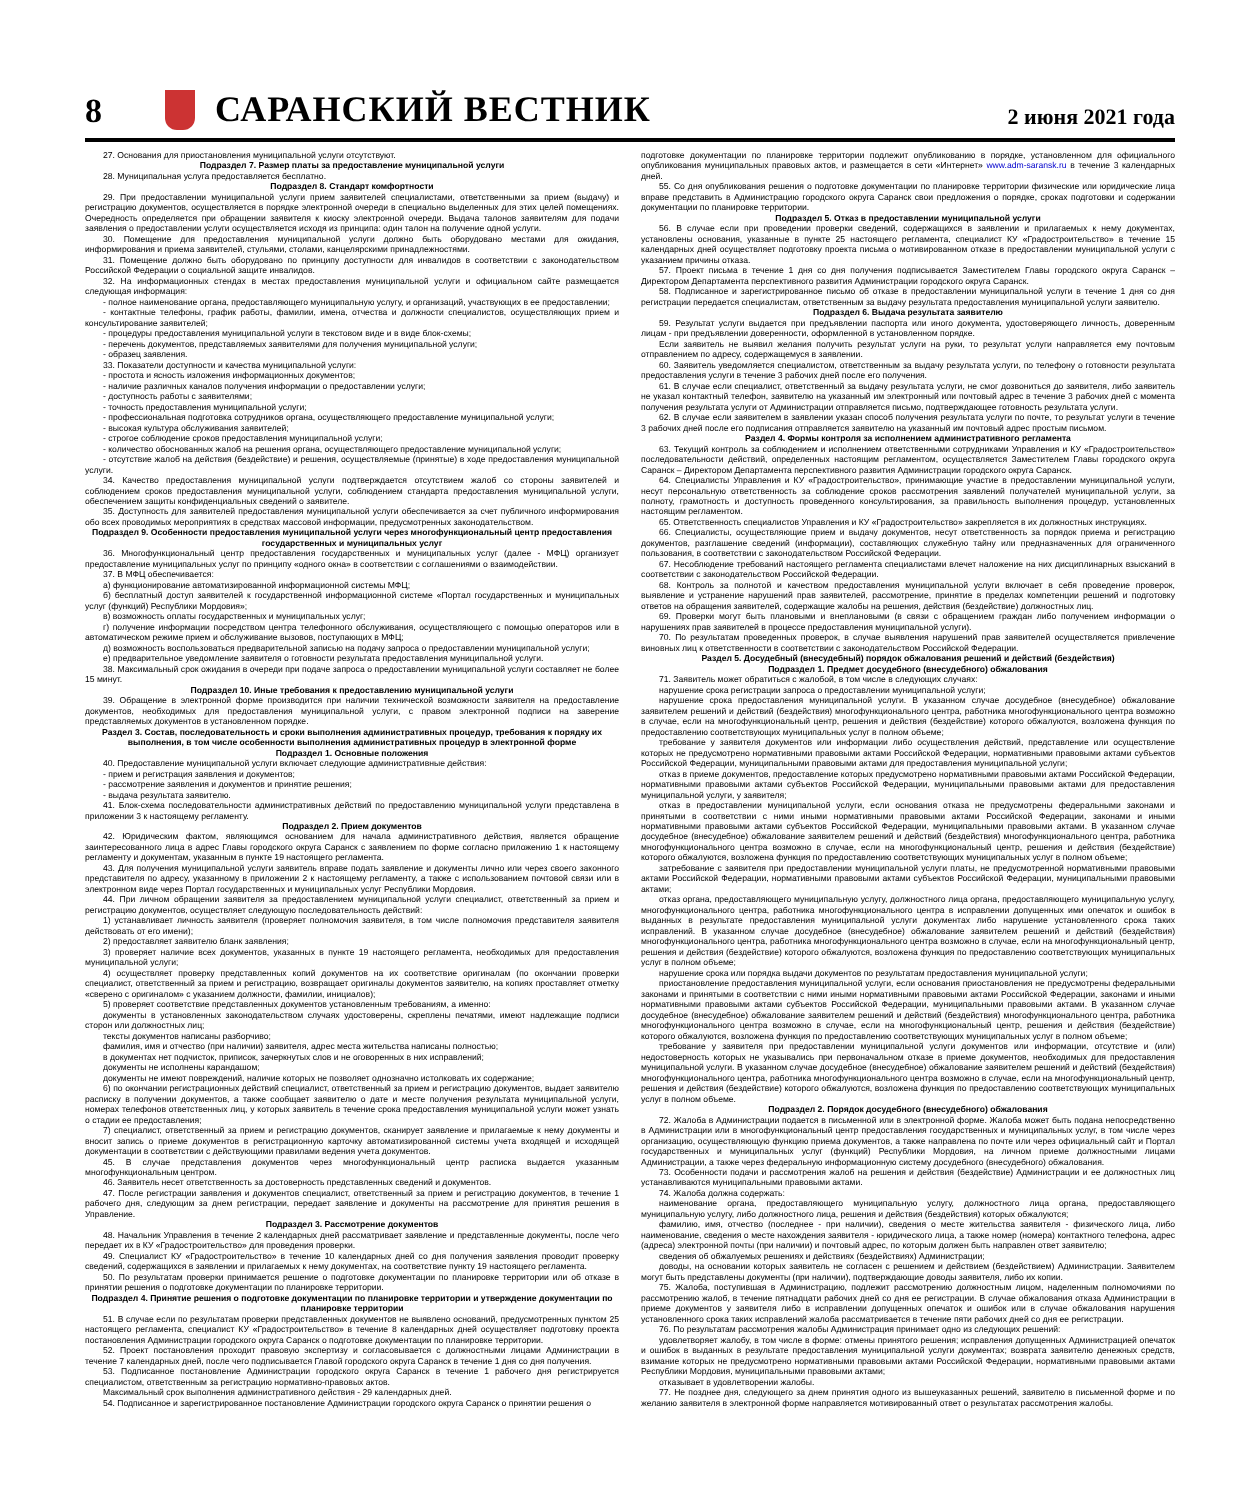8
САРАНСКИЙ ВЕСТНИК
2 июня 2021 года
27. Основания для приостановления муниципальной услуги отсутствуют.
Подраздел 7. Размер платы за предоставление муниципальной услуги
28. Муниципальная услуга предоставляется бесплатно.
Подраздел 8. Стандарт комфортности
29. При предоставлении муниципальной услуги прием заявителей специалистами, ответственными за прием (выдачу) и регистрацию документов, осуществляется в порядке электронной очереди в специально выделенных для этих целей помещениях. Очередность определяется при обращении заявителя к киоску электронной очереди. Выдача талонов заявителям для подачи заявления о предоставлении услуги осуществляется исходя из принципа: один талон на получение одной услуги.
30. Помещение для предоставления муниципальной услуги должно быть оборудовано местами для ожидания, информирования и приема заявителей, стульями, столами, канцелярскими принадлежностями.
31. Помещение должно быть оборудовано по принципу доступности для инвалидов в соответствии с законодательством Российской Федерации о социальной защите инвалидов.
32. На информационных стендах в местах предоставления муниципальной услуги и официальном сайте размещается следующая информация:
- полное наименование органа, предоставляющего муниципальную услугу, и организаций, участвующих в ее предоставлении;
- контактные телефоны, график работы, фамилии, имена, отчества и должности специалистов, осуществляющих прием и консультирование заявителей;
- процедуры предоставления муниципальной услуги в текстовом виде и в виде блок-схемы;
- перечень документов, представляемых заявителями для получения муниципальной услуги;
- образец заявления.
33. Показатели доступности и качества муниципальной услуги:
- простота и ясность изложения информационных документов;
- наличие различных каналов получения информации о предоставлении услуги;
- доступность работы с заявителями;
- точность предоставления муниципальной услуги;
- профессиональная подготовка сотрудников органа, осуществляющего предоставление муниципальной услуги;
- высокая культура обслуживания заявителей;
- строгое соблюдение сроков предоставления муниципальной услуги;
- количество обоснованных жалоб на решения органа, осуществляющего предоставление муниципальной услуги;
- отсутствие жалоб на действия (бездействие) и решения, осуществляемые (принятые) в ходе предоставления муниципальной услуги.
34. Качество предоставления муниципальной услуги подтверждается отсутствием жалоб со стороны заявителей и соблюдением сроков предоставления муниципальной услуги, соблюдением стандарта предоставления муниципальной услуги, обеспечением защиты конфиденциальных сведений о заявителе.
35. Доступность для заявителей предоставления муниципальной услуги обеспечивается за счет публичного информирования обо всех проводимых мероприятиях в средствах массовой информации, предусмотренных законодательством.
Подраздел 9. Особенности предоставления муниципальной услуги через многофункциональный центр предоставления государственных и муниципальных услуг
36. Многофункциональный центр предоставления государственных и муниципальных услуг (далее - МФЦ) организует предоставление муниципальных услуг по принципу «одного окна» в соответствии с соглашениями о взаимодействии.
37. В МФЦ обеспечивается:
а) функционирование автоматизированной информационной системы МФЦ;
б) бесплатный доступ заявителей к государственной информационной системе «Портал государственных и муниципальных услуг (функций) Республики Мордовия»;
в) возможность оплаты государственных и муниципальных услуг;
г) получение информации посредством центра телефонного обслуживания, осуществляющего с помощью операторов или в автоматическом режиме прием и обслуживание вызовов, поступающих в МФЦ;
д) возможность воспользоваться предварительной записью на подачу запроса о предоставлении муниципальной услуги;
е) предварительное уведомление заявителя о готовности результата предоставления муниципальной услуги.
38. Максимальный срок ожидания в очереди при подаче запроса о предоставлении муниципальной услуги составляет не более 15 минут.
Подраздел 10. Иные требования к предоставлению муниципальной услуги
39. Обращение в электронной форме производится при наличии технической возможности заявителя на предоставление документов, необходимых для предоставления муниципальной услуги, с правом электронной подписи на заверение представляемых документов в установленном порядке.
Раздел 3. Состав, последовательность и сроки выполнения административных процедур, требования к порядку их выполнения, в том числе особенности выполнения административных процедур в электронной форме
Подраздел 1. Основные положения
40. Предоставление муниципальной услуги включает следующие административные действия:
- прием и регистрация заявления и документов;
- рассмотрение заявления и документов и принятие решения;
- выдача результата заявителю.
41. Блок-схема последовательности административных действий по предоставлению муниципальной услуги представлена в приложении 3 к настоящему регламенту.
Подраздел 2. Прием документов
42. Юридическим фактом, являющимся основанием для начала административного действия, является обращение заинтересованного лица в адрес Главы городского округа Саранск с заявлением по форме согласно приложению 1 к настоящему регламенту и документам, указанным в пункте 19 настоящего регламента.
43. Для получения муниципальной услуги заявитель вправе подать заявление и документы лично или через своего законного представителя по адресу, указанному в приложении 2 к настоящему регламенту, а также с использованием почтовой связи или в электронном виде через Портал государственных и муниципальных услуг Республики Мордовия.
44. При личном обращении заявителя за предоставлением муниципальной услуги специалист, ответственный за прием и регистрацию документов, осуществляет следующую последовательность действий:
1) устанавливает личность заявителя (проверяет полномочия заявителя, в том числе полномочия представителя заявителя действовать от его имени);
2) предоставляет заявителю бланк заявления;
3) проверяет наличие всех документов, указанных в пункте 19 настоящего регламента, необходимых для предоставления муниципальной услуги;
4) осуществляет проверку представленных копий документов на их соответствие оригиналам (по окончании проверки специалист, ответственный за прием и регистрацию, возвращает оригиналы документов заявителю, на копиях проставляет отметку «сверено с оригиналом» с указанием должности, фамилии, инициалов);
5) проверяет соответствие представленных документов установленным требованиям, а именно:
документы в установленных законодательством случаях удостоверены, скреплены печатями, имеют надлежащие подписи сторон или должностных лиц;
тексты документов написаны разборчиво;
фамилия, имя и отчество (при наличии) заявителя, адрес места жительства написаны полностью;
в документах нет подчисток, приписок, зачеркнутых слов и не оговоренных в них исправлений;
документы не исполнены карандашом;
документы не имеют повреждений, наличие которых не позволяет однозначно истолковать их содержание;
6) по окончании регистрационных действий специалист, ответственный за прием и регистрацию документов, выдает заявителю расписку в получении документов, а также сообщает заявителю о дате и месте получения результата муниципальной услуги, номерах телефонов ответственных лиц, у которых заявитель в течение срока предоставления муниципальной услуги может узнать о стадии ее предоставления;
7) специалист, ответственный за прием и регистрацию документов, сканирует заявление и прилагаемые к нему документы и вносит запись о приеме документов в регистрационную карточку автоматизированной системы учета входящей и исходящей документации в соответствии с действующими правилами ведения учета документов.
45. В случае представления документов через многофункциональный центр расписка выдается указанным многофункциональным центром.
46. Заявитель несет ответственность за достоверность представленных сведений и документов.
47. После регистрации заявления и документов специалист, ответственный за прием и регистрацию документов, в течение 1 рабочего дня, следующим за днем регистрации, передает заявление и документы на рассмотрение для принятия решения в Управление.
Подраздел 3. Рассмотрение документов
48. Начальник Управления в течение 2 календарных дней рассматривает заявление и представленные документы, после чего передает их в КУ «Градостроительство» для проведения проверки.
49. Специалист КУ «Градостроительство» в течение 10 календарных дней со дня получения заявления проводит проверку сведений, содержащихся в заявлении и прилагаемых к нему документах, на соответствие пункту 19 настоящего регламента.
50. По результатам проверки принимается решение о подготовке документации по планировке территории или об отказе в принятии решения о подготовке документации по планировке территории.
Подраздел 4. Принятие решения о подготовке документации по планировке территории и утверждение документации по планировке территории
51. В случае если по результатам проверки представленных документов не выявлено оснований, предусмотренных пунктом 25 настоящего регламента, специалист КУ «Градостроительство» в течение 8 календарных дней осуществляет подготовку проекта постановления Администрации городского округа Саранск о подготовке документации по планировке территории.
52. Проект постановления проходит правовую экспертизу и согласовывается с должностными лицами Администрации в течение 7 календарных дней, после чего подписывается Главой городского округа Саранск в течение 1 дня со дня получения.
53. Подписанное постановление Администрации городского округа Саранск в течение 1 рабочего дня регистрируется специалистом, ответственным за регистрацию нормативно-правовых актов.
Максимальный срок выполнения административного действия - 29 календарных дней.
54. Подписанное и зарегистрированное постановление Администрации городского округа Саранск о принятии решения о
подготовке документации по планировке территории подлежит опубликованию в порядке, установленном для официального опубликования муниципальных правовых актов, и размещается в сети «Интернет» www.adm-saransk.ru в течение 3 календарных дней.
55. Со дня опубликования решения о подготовке документации по планировке территории физические или юридические лица вправе представить в Администрацию городского округа Саранск свои предложения о порядке, сроках подготовки и содержании документации по планировке территории.
Подраздел 5. Отказ в предоставлении муниципальной услуги
56. В случае если при проведении проверки сведений, содержащихся в заявлении и прилагаемых к нему документах, установлены основания, указанные в пункте 25 настоящего регламента, специалист КУ «Градостроительство» в течение 15 календарных дней осуществляет подготовку проекта письма о мотивированном отказе в предоставлении муниципальной услуги с указанием причины отказа.
57. Проект письма в течение 1 дня со дня получения подписывается Заместителем Главы городского округа Саранск – Директором Департамента перспективного развития Администрации городского округа Саранск.
58. Подписанное и зарегистрированное письмо об отказе в предоставлении муниципальной услуги в течение 1 дня со дня регистрации передается специалистам, ответственным за выдачу результата предоставления муниципальной услуги заявителю.
Подраздел 6. Выдача результата заявителю
59. Результат услуги выдается при предъявлении паспорта или иного документа, удостоверяющего личность, доверенным лицам - при предъявлении доверенности, оформленной в установленном порядке.
Если заявитель не выявил желания получить результат услуги на руки, то результат услуги направляется ему почтовым отправлением по адресу, содержащемуся в заявлении.
60. Заявитель уведомляется специалистом, ответственным за выдачу результата услуги, по телефону о готовности результата предоставления услуги в течение 3 рабочих дней после его получения.
61. В случае если специалист, ответственный за выдачу результата услуги, не смог дозвониться до заявителя, либо заявитель не указал контактный телефон, заявителю на указанный им электронный или почтовый адрес в течение 3 рабочих дней с момента получения результата услуги от Администрации отправляется письмо, подтверждающее готовность результата услуги.
62. В случае если заявителем в заявлении указан способ получения результата услуги по почте, то результат услуги в течение 3 рабочих дней после его подписания отправляется заявителю на указанный им почтовый адрес простым письмом.
Раздел 4. Формы контроля за исполнением административного регламента
63. Текущий контроль за соблюдением и исполнением ответственными сотрудниками Управления и КУ «Градостроительство» последовательности действий, определенных настоящим регламентом, осуществляется Заместителем Главы городского округа Саранск – Директором Департамента перспективного развития Администрации городского округа Саранск.
64. Специалисты Управления и КУ «Градостроительство», принимающие участие в предоставлении муниципальной услуги, несут персональную ответственность за соблюдение сроков рассмотрения заявлений получателей муниципальной услуги, за полноту, грамотность и доступность проведенного консультирования, за правильность выполнения процедур, установленных настоящим регламентом.
65. Ответственность специалистов Управления и КУ «Градостроительство» закрепляется в их должностных инструкциях.
66. Специалисты, осуществляющие прием и выдачу документов, несут ответственность за порядок приема и регистрацию документов, разглашение сведений (информации), составляющих служебную тайну или предназначенных для ограниченного пользования, в соответствии с законодательством Российской Федерации.
67. Несоблюдение требований настоящего регламента специалистами влечет наложение на них дисциплинарных взысканий в соответствии с законодательством Российской Федерации.
68. Контроль за полнотой и качеством предоставления муниципальной услуги включает в себя проведение проверок, выявление и устранение нарушений прав заявителей, рассмотрение, принятие в пределах компетенции решений и подготовку ответов на обращения заявителей, содержащие жалобы на решения, действия (бездействие) должностных лиц.
69. Проверки могут быть плановыми и внеплановыми (в связи с обращением граждан либо получением информации о нарушениях прав заявителей в процессе предоставления муниципальной услуги).
70. По результатам проведенных проверок, в случае выявления нарушений прав заявителей осуществляется привлечение виновных лиц к ответственности в соответствии с законодательством Российской Федерации.
Раздел 5. Досудебный (внесудебный) порядок обжалования решений и действий (бездействия)
Подраздел 1. Предмет досудебного (внесудебного) обжалования
71. Заявитель может обратиться с жалобой, в том числе в следующих случаях:
нарушение срока регистрации запроса о предоставлении муниципальной услуги;
нарушение срока предоставления муниципальной услуги. В указанном случае досудебное (внесудебное) обжалование заявителем решений и действий (бездействия) многофункционального центра, работника многофункционального центра возможно в случае, если на многофункциональный центр, решения и действия (бездействие) которого обжалуются, возложена функция по предоставлению соответствующих муниципальных услуг в полном объеме;
требование у заявителя документов или информации либо осуществления действий, представление или осуществление которых не предусмотрено нормативными правовыми актами Российской Федерации, нормативными правовыми актами субъектов Российской Федерации, муниципальными правовыми актами для предоставления муниципальной услуги;
отказ в приеме документов, предоставление которых предусмотрено нормативными правовыми актами Российской Федерации, нормативными правовыми актами субъектов Российской Федерации, муниципальными правовыми актами для предоставления муниципальной услуги, у заявителя;
отказ в предоставлении муниципальной услуги, если основания отказа не предусмотрены федеральными законами и принятыми в соответствии с ними иными нормативными правовыми актами Российской Федерации, законами и иными нормативными правовыми актами субъектов Российской Федерации, муниципальными правовыми актами. В указанном случае досудебное (внесудебное) обжалование заявителем решений и действий (бездействия) многофункционального центра, работника многофункционального центра возможно в случае, если на многофункциональный центр, решения и действия (бездействие) которого обжалуются, возложена функция по предоставлению соответствующих муниципальных услуг в полном объеме;
затребование с заявителя при предоставлении муниципальной услуги платы, не предусмотренной нормативными правовыми актами Российской Федерации, нормативными правовыми актами субъектов Российской Федерации, муниципальными правовыми актами;
отказ органа, предоставляющего муниципальную услугу, должностного лица органа, предоставляющего муниципальную услугу, многофункционального центра, работника многофункционального центра в исправлении допущенных ими опечаток и ошибок в выданных в результате предоставления муниципальной услуги документах либо нарушение установленного срока таких исправлений. В указанном случае досудебное (внесудебное) обжалование заявителем решений и действий (бездействия) многофункционального центра, работника многофункционального центра возможно в случае, если на многофункциональный центр, решения и действия (бездействие) которого обжалуются, возложена функция по предоставлению соответствующих муниципальных услуг в полном объеме;
нарушение срока или порядка выдачи документов по результатам предоставления муниципальной услуги;
приостановление предоставления муниципальной услуги, если основания приостановления не предусмотрены федеральными законами и принятыми в соответствии с ними иными нормативными правовыми актами Российской Федерации, законами и иными нормативными правовыми актами субъектов Российской Федерации, муниципальными правовыми актами. В указанном случае досудебное (внесудебное) обжалование заявителем решений и действий (бездействия) многофункционального центра, работника многофункционального центра возможно в случае, если на многофункциональный центр, решения и действия (бездействие) которого обжалуются, возложена функция по предоставлению соответствующих муниципальных услуг в полном объеме;
требование у заявителя при предоставлении муниципальной услуги документов или информации, отсутствие и (или) недостоверность которых не указывались при первоначальном отказе в приеме документов, необходимых для предоставления муниципальной услуги. В указанном случае досудебное (внесудебное) обжалование заявителем решений и действий (бездействия) многофункционального центра, работника многофункционального центра возможно в случае, если на многофункциональный центр, решения и действия (бездействие) которого обжалуются, возложена функция по предоставлению соответствующих муниципальных услуг в полном объеме.
Подраздел 2. Порядок досудебного (внесудебного) обжалования
72. Жалоба в Администрации подается в письменной или в электронной форме. Жалоба может быть подана непосредственно в Администрации или в многофункциональный центр предоставления государственных и муниципальных услуг, в том числе через организацию, осуществляющую функцию приема документов, а также направлена по почте или через официальный сайт и Портал государственных и муниципальных услуг (функций) Республики Мордовия, на личном приеме должностными лицами Администрации, а также через федеральную информационную систему досудебного (внесудебного) обжалования.
73. Особенности подачи и рассмотрения жалоб на решения и действия (бездействие) Администрации и ее должностных лиц устанавливаются муниципальными правовыми актами.
74. Жалоба должна содержать:
наименование органа, предоставляющего муниципальную услугу, должностного лица органа, предоставляющего муниципальную услугу, либо должностного лица, решения и действия (бездействия) которых обжалуются;
фамилию, имя, отчество (последнее - при наличии), сведения о месте жительства заявителя - физического лица, либо наименование, сведения о месте нахождения заявителя - юридического лица, а также номер (номера) контактного телефона, адрес (адреса) электронной почты (при наличии) и почтовый адрес, по которым должен быть направлен ответ заявителю;
сведения об обжалуемых решениях и действиях (бездействиях) Администрации;
доводы, на основании которых заявитель не согласен с решением и действием (бездействием) Администрации. Заявителем могут быть представлены документы (при наличии), подтверждающие доводы заявителя, либо их копии.
75. Жалоба, поступившая в Администрацию, подлежит рассмотрению должностным лицом, наделенным полномочиями по рассмотрению жалоб, в течение пятнадцати рабочих дней со дня ее регистрации. В случае обжалования отказа Администрации в приеме документов у заявителя либо в исправлении допущенных опечаток и ошибок или в случае обжалования нарушения установленного срока таких исправлений жалоба рассматривается в течение пяти рабочих дней со дня ее регистрации.
76. По результатам рассмотрения жалобы Администрация принимает одно из следующих решений:
удовлетворяет жалобу, в том числе в форме: отмены принятого решения; исправления допущенных Администрацией опечаток и ошибок в выданных в результате предоставления муниципальной услуги документах; возврата заявителю денежных средств, взимание которых не предусмотрено нормативными правовыми актами Российской Федерации, нормативными правовыми актами Республики Мордовия, муниципальными правовыми актами;
отказывает в удовлетворении жалобы.
77. Не позднее дня, следующего за днем принятия одного из вышеуказанных решений, заявителю в письменной форме и по желанию заявителя в электронной форме направляется мотивированный ответ о результатах рассмотрения жалобы.